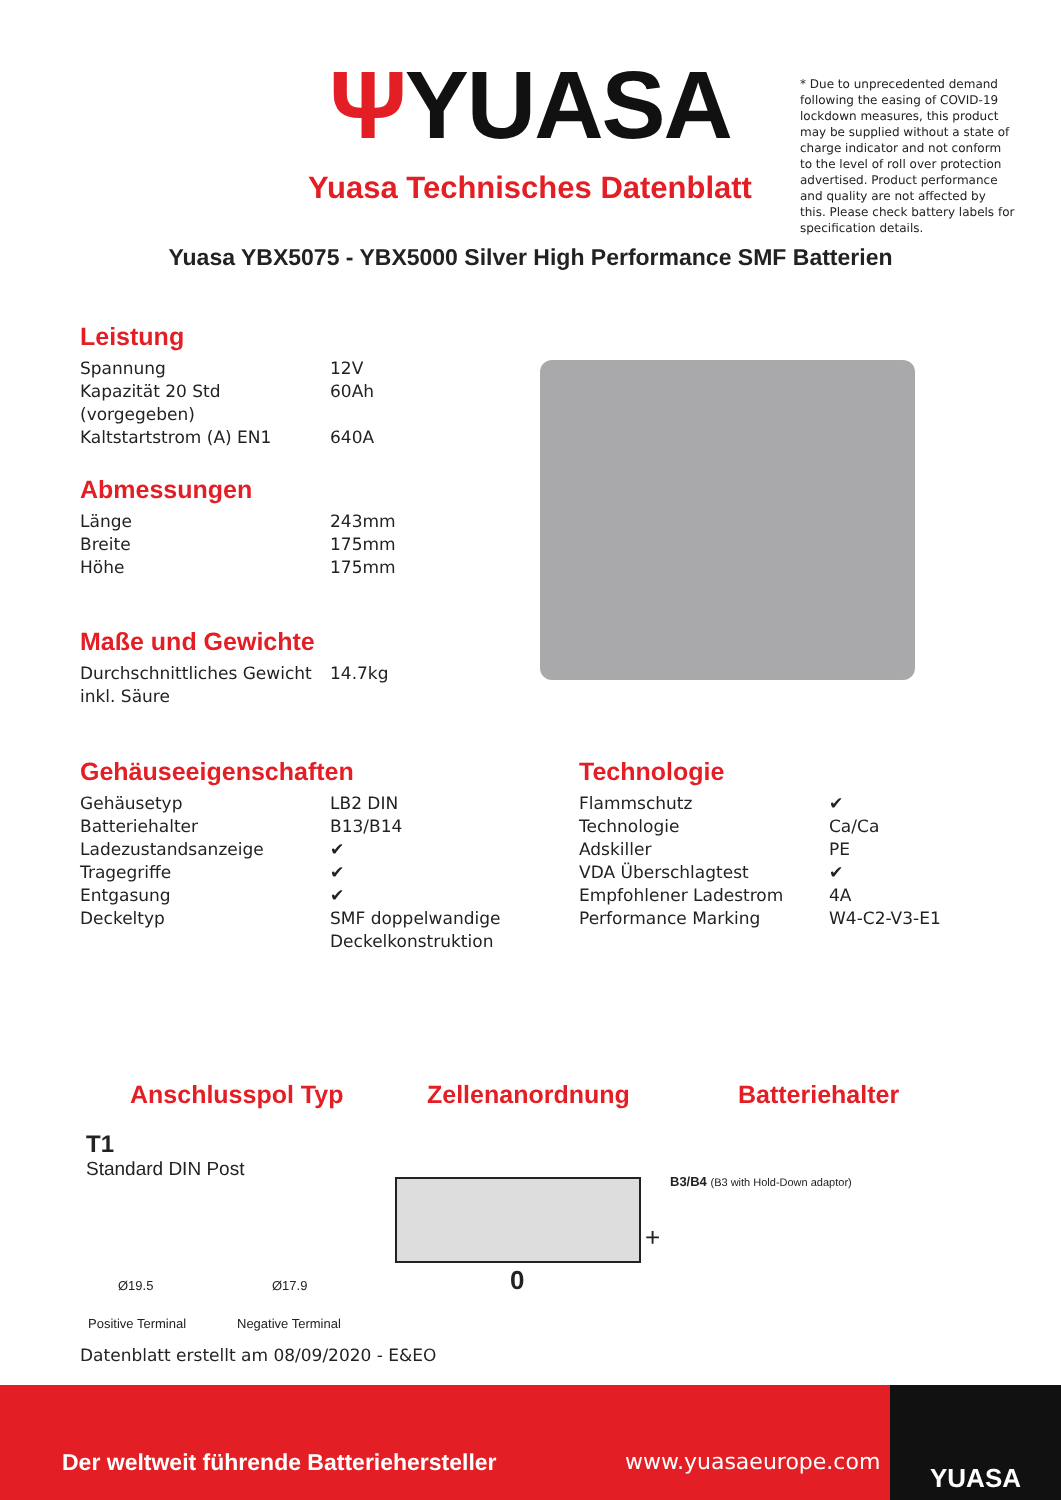ΨYUASA
Yuasa Technisches Datenblatt
* Due to unprecedented demand following the easing of COVID-19 lockdown measures, this product may be supplied without a state of charge indicator and not conform to the level of roll over protection advertised. Product performance and quality are not affected by this. Please check battery labels for specification details.
Yuasa YBX5075 - YBX5000 Silver High Performance SMF Batterien
Leistung
| Spannung | 12V |
| Kapazität 20 Std (vorgegeben) | 60Ah |
| Kaltstartstrom (A) EN1 | 640A |
Abmessungen
| Länge | 243mm |
| Breite | 175mm |
| Höhe | 175mm |
Maße und Gewichte
| Durchschnittliches Gewicht inkl. Säure | 14.7kg |
Gehäuseeigenschaften
| Gehäusetyp | LB2 DIN |
| Batteriehalter | B13/B14 |
| Ladezustandsanzeige | ✔ |
| Tragegriffe | ✔ |
| Entgasung | ✔ |
| Deckeltyp | SMF doppelwandige Deckelkonstruktion |
Technologie
| Flammschutz | ✔ |
| Technologie | Ca/Ca |
| Adskiller | PE |
| VDA Überschlagtest | ✔ |
| Empfohlener Ladestrom | 4A |
| Performance Marking | W4-C2-V3-E1 |
Anschlusspol Typ Zellenanordnung Batteriehalter
T1
Standard DIN Post
Ø19.5 Ø17.9
Positive Terminal Negative Terminal
+
0
B3/B4 (B3 with Hold-Down adaptor)
Datenblatt erstellt am 08/09/2020 - E&EO
Der weltweit führende Batteriehersteller
www.yuasaeurope.com
YUASA